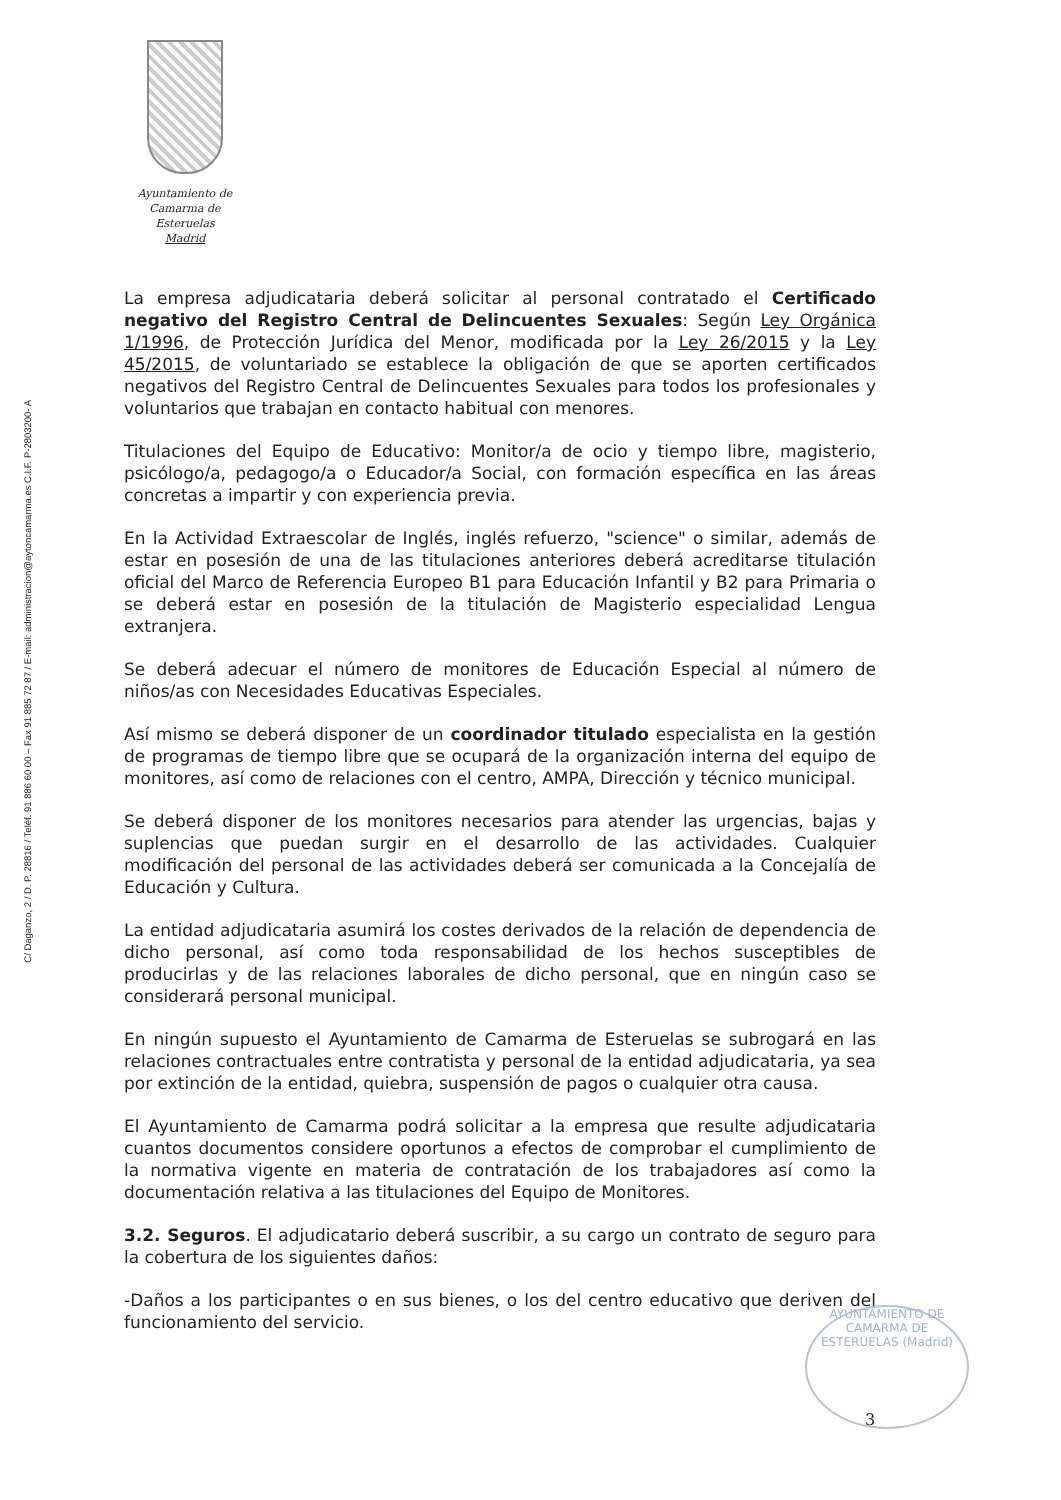C/ Daganzo, 2 / D. P. 28816 / Teléf. 91 886 60 00 – Fax 91 885 72 87 / E-mail: administracion@aytoncamarma.es C.I.F. P-2803200- A
Ayuntamiento de
Camarma de Esteruelas
Madrid
La empresa adjudicataria deberá solicitar al personal contratado el Certificado negativo del Registro Central de Delincuentes Sexuales: Según Ley Orgánica 1/1996, de Protección Jurídica del Menor, modificada por la Ley 26/2015 y la Ley 45/2015, de voluntariado se establece la obligación de que se aporten certificados negativos del Registro Central de Delincuentes Sexuales para todos los profesionales y voluntarios que trabajan en contacto habitual con menores.
Titulaciones del Equipo de Educativo: Monitor/a de ocio y tiempo libre, magisterio, psicólogo/a, pedagogo/a o Educador/a Social, con formación específica en las áreas concretas a impartir y con experiencia previa.
En la Actividad Extraescolar de Inglés, inglés refuerzo, "science" o similar, además de estar en posesión de una de las titulaciones anteriores deberá acreditarse titulación oficial del Marco de Referencia Europeo B1 para Educación Infantil y B2 para Primaria o se deberá estar en posesión de la titulación de Magisterio especialidad Lengua extranjera.
Se deberá adecuar el número de monitores de Educación Especial al número de niños/as con Necesidades Educativas Especiales.
Así mismo se deberá disponer de un coordinador titulado especialista en la gestión de programas de tiempo libre que se ocupará de la organización interna del equipo de monitores, así como de relaciones con el centro, AMPA, Dirección y técnico municipal.
Se deberá disponer de los monitores necesarios para atender las urgencias, bajas y suplencias que puedan surgir en el desarrollo de las actividades. Cualquier modificación del personal de las actividades deberá ser comunicada a la Concejalía de Educación y Cultura.
La entidad adjudicataria asumirá los costes derivados de la relación de dependencia de dicho personal, así como toda responsabilidad de los hechos susceptibles de producirlas y de las relaciones laborales de dicho personal, que en ningún caso se considerará personal municipal.
En ningún supuesto el Ayuntamiento de Camarma de Esteruelas se subrogará en las relaciones contractuales entre contratista y personal de la entidad adjudicataria, ya sea por extinción de la entidad, quiebra, suspensión de pagos o cualquier otra causa.
El Ayuntamiento de Camarma podrá solicitar a la empresa que resulte adjudicataria cuantos documentos considere oportunos a efectos de comprobar el cumplimiento de la normativa vigente en materia de contratación de los trabajadores así como la documentación relativa a las titulaciones del Equipo de Monitores.
3.2. Seguros. El adjudicatario deberá suscribir, a su cargo un contrato de seguro para la cobertura de los siguientes daños:
-Daños a los participantes o en sus bienes, o los del centro educativo que deriven del funcionamiento del servicio.
AYUNTAMIENTO DE CAMARMA DE ESTERUELAS (Madrid)
3